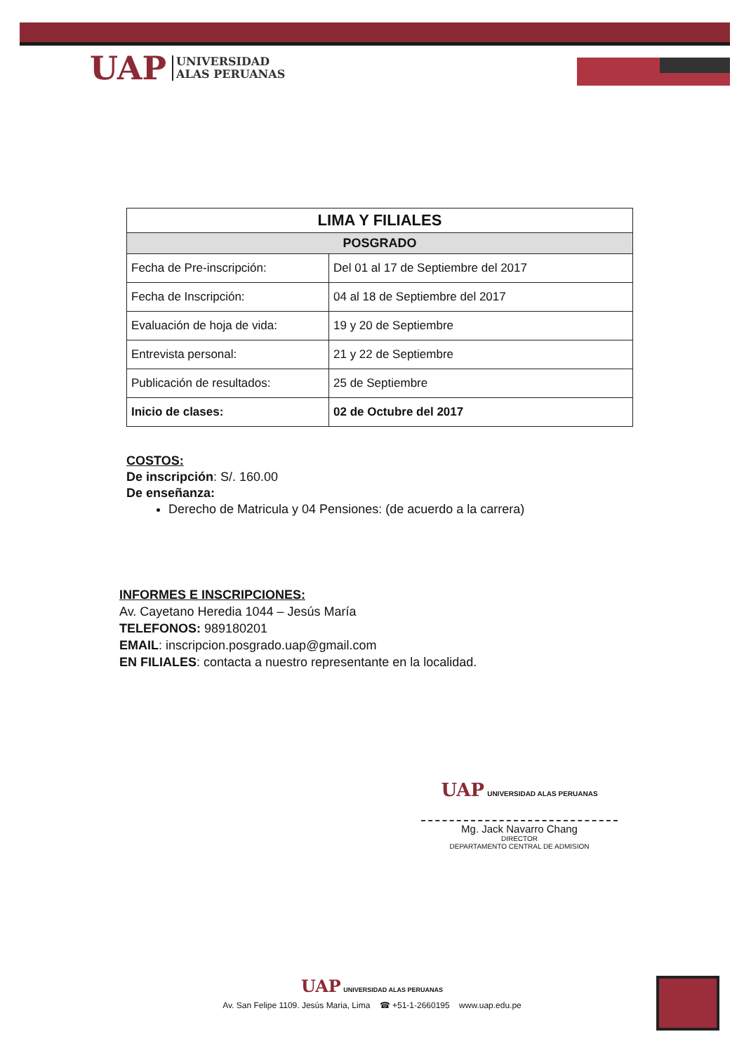UAP
UNIVERSIDAD
ALAS PERUANAS
| LIMA Y FILIALES | |
| --- | --- |
| POSGRADO | |
| Fecha de Pre-inscripción: | Del 01 al 17 de Septiembre del 2017 |
| Fecha de Inscripción: | 04 al 18 de Septiembre del 2017 |
| Evaluación de hoja de vida: | 19 y 20 de Septiembre |
| Entrevista personal: | 21 y 22 de Septiembre |
| Publicación de resultados: | 25 de Septiembre |
| Inicio de clases: | 02 de Octubre del 2017 |
COSTOS:
De inscripción: S/. 160.00
De enseñanza:
Derecho de Matricula y 04 Pensiones: (de acuerdo a la carrera)
INFORMES E INSCRIPCIONES:
Av. Cayetano Heredia 1044 – Jesús María
TELEFONOS: 989180201
EMAIL: inscripcion.posgrado.uap@gmail.com
EN FILIALES: contacta a nuestro representante en la localidad.
UAP UNIVERSIDAD ALAS PERUANAS
Mg. Jack Navarro Chang
DIRECTOR
DEPARTAMENTO CENTRAL DE ADMISION
UAP UNIVERSIDAD ALAS PERUANAS
Av. San Felipe 1109. Jesús Maria, Lima ☎ +51-1-2660195 www.uap.edu.pe